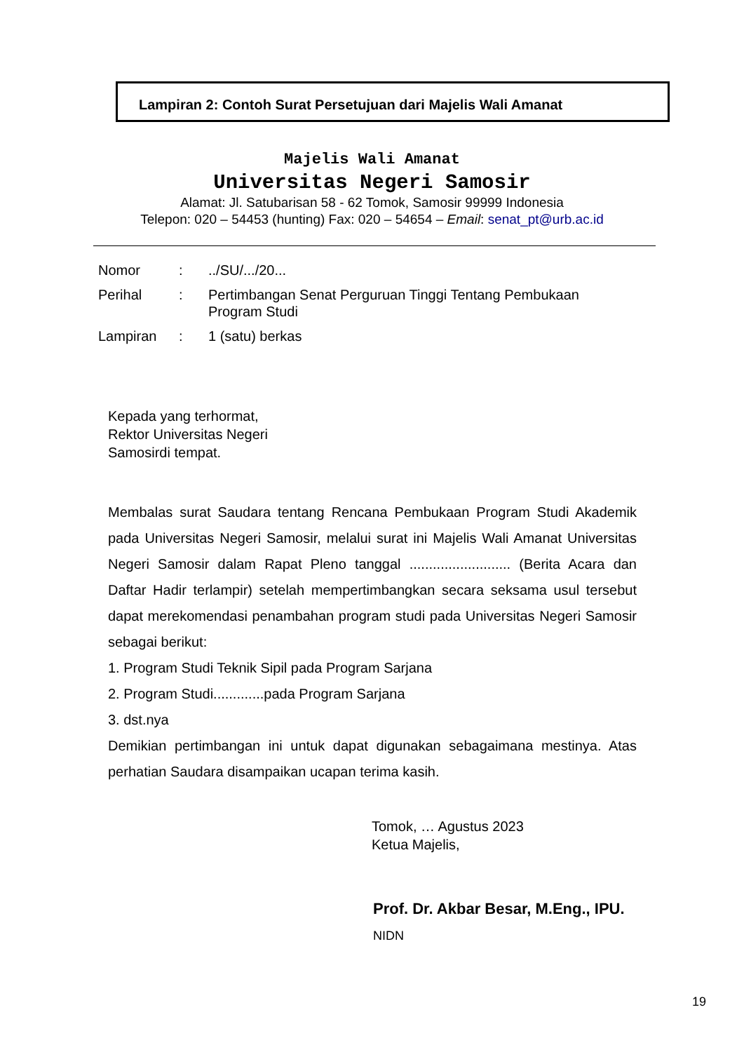Lampiran 2: Contoh Surat Persetujuan dari Majelis Wali Amanat
Majelis Wali Amanat
Universitas Negeri Samosir
Alamat: Jl. Satubarisan 58 - 62 Tomok, Samosir 99999 Indonesia
Telepon: 020 – 54453 (hunting) Fax: 020 – 54654 – Email: senat_pt@urb.ac.id
| Nomor | : | ../SU/.../20... |
| Perihal | : | Pertimbangan Senat Perguruan Tinggi Tentang Pembukaan Program Studi |
| Lampiran | : | 1 (satu) berkas |
Kepada yang terhormat,
Rektor Universitas Negeri
Samosirdi tempat.
Membalas surat Saudara tentang Rencana Pembukaan Program Studi Akademik pada Universitas Negeri Samosir, melalui surat ini Majelis Wali Amanat Universitas Negeri Samosir dalam Rapat Pleno tanggal .......................... (Berita Acara dan Daftar Hadir terlampir) setelah mempertimbangkan secara seksama usul tersebut dapat merekomendasi penambahan program studi pada Universitas Negeri Samosir sebagai berikut:
1. Program Studi Teknik Sipil pada Program Sarjana
2. Program Studi.............pada Program Sarjana
3. dst.nya
Demikian pertimbangan ini untuk dapat digunakan sebagaimana mestinya. Atas perhatian Saudara disampaikan ucapan terima kasih.
Tomok, … Agustus 2023
Ketua Majelis,
Prof. Dr. Akbar Besar, M.Eng., IPU.
NIDN
19